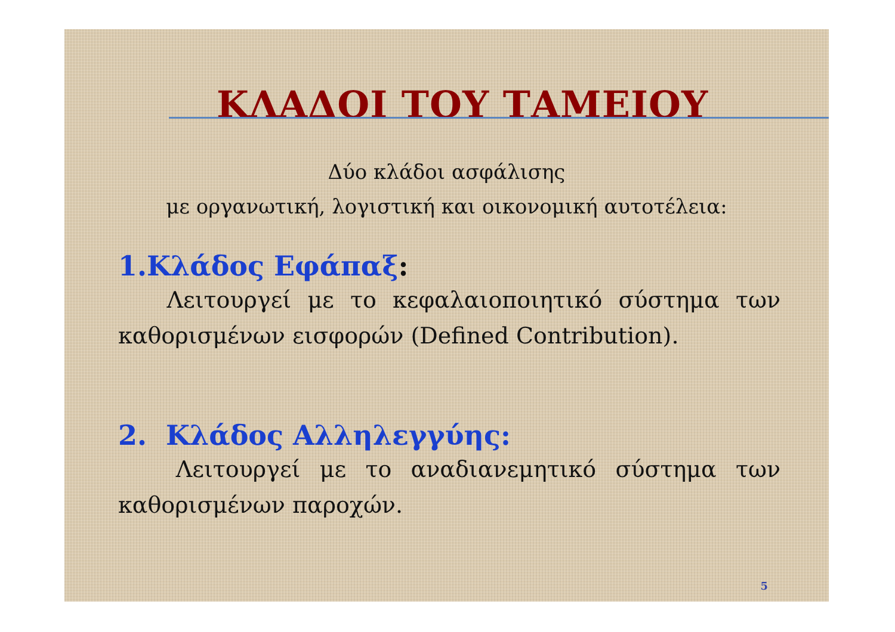ΚΛΑΔΟΙ ΤΟΥ ΤΑΜΕΙΟΥ
Δύο κλάδοι ασφάλισης
με οργανωτική, λογιστική και οικονομική αυτοτέλεια:
1.Κλάδος Εφάπαξ:
Λειτουργεί με το κεφαλαιοποιητικό σύστημα των καθορισμένων εισφορών (Defined Contribution).
2. Κλάδος Αλληλεγγύης:
Λειτουργεί με το αναδιανεμητικό σύστημα των καθορισμένων παροχών.
5